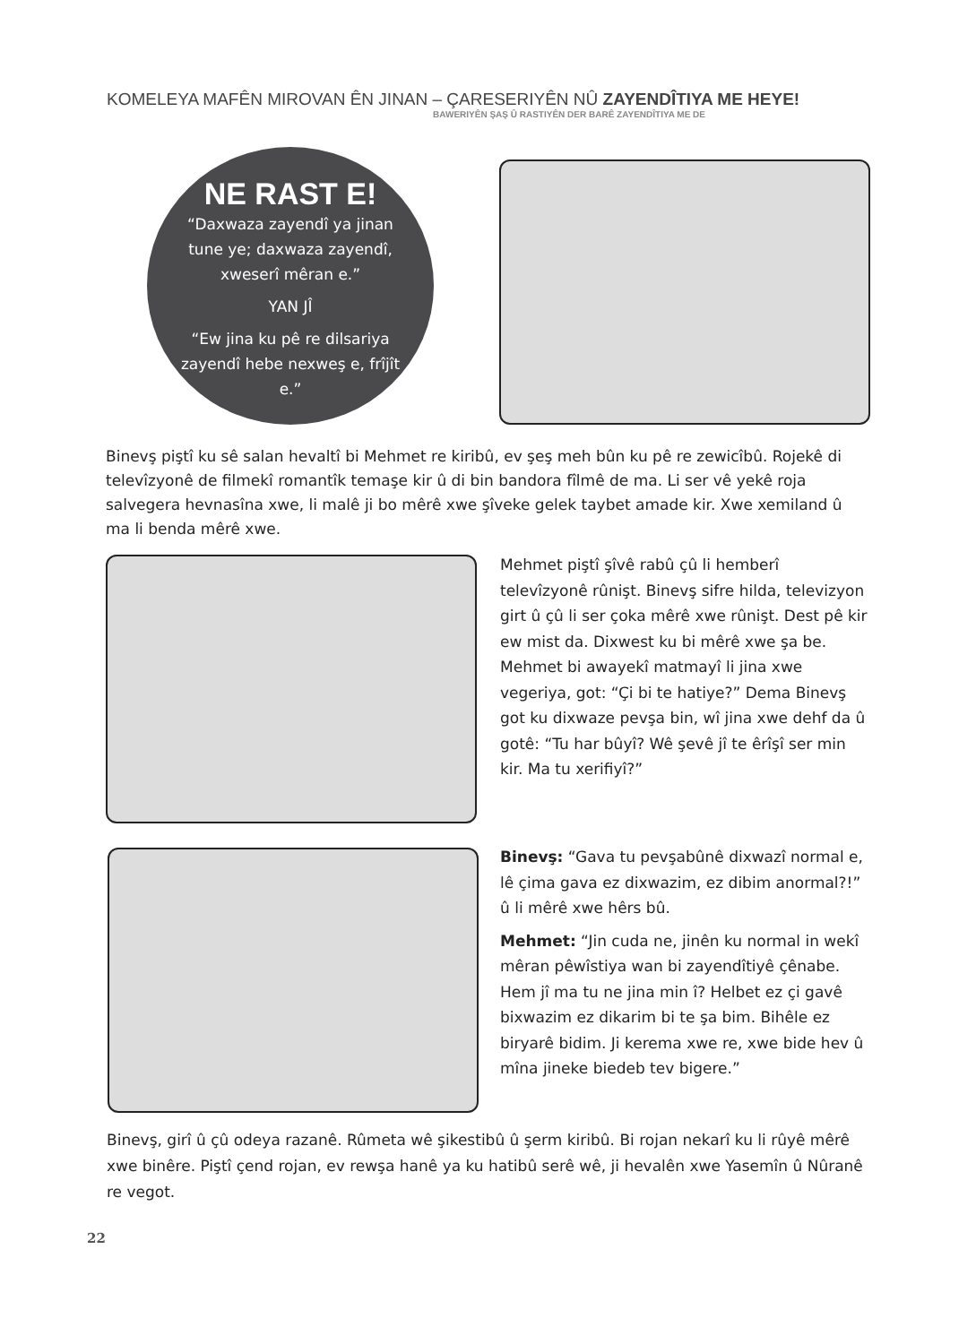KOMELEYA MAFÊN MIROVAN ÊN JINAN – ÇARESERIYÊN NÛ ZAYENDÎTIYA ME HEYE!
BAWERIYÊN ŞAŞ Û RASTIYÊN DER BARÊ ZAYENDÎTIYA ME DE
NE RAST E!
“Daxwaza zayendî ya jinan tune ye; daxwaza zayendî, xweserî mêran e.”
YAN JÎ
“Ew jina ku pê re dilsariya zayendî hebe nexweş e, frîjît e.”
Binevş piştî ku sê salan hevaltî bi Mehmet re kiribû, ev şeş meh bûn ku pê re zewicîbû. Rojekê di televîzyonê de filmekî romantîk temaşe kir û di bin bandora fîlmê de ma. Li ser vê yekê roja salvegera hevnasîna xwe, li malê ji bo mêrê xwe şîveke gelek taybet amade kir. Xwe xemiland û ma li benda mêrê xwe.
Mehmet piştî şîvê rabû çû li hemberî televîzyonê rûnişt. Binevş sifre hilda, televizyon girt û çû li ser çoka mêrê xwe rûnişt. Dest pê kir ew mist da. Dixwest ku bi mêrê xwe şa be. Mehmet bi awayekî matmayî li jina xwe vegeriya, got: “Çi bi te hatiye?” Dema Binevş got ku dixwaze pevşa bin, wî jina xwe dehf da û gotê: “Tu har bûyî? Wê şevê jî te êrîşî ser min kir. Ma tu xerifiyî?”
Binevş: “Gava tu pevşabûnê dixwazî normal e, lê çima gava ez dixwazim, ez dibim anormal?!” û li mêrê xwe hêrs bû.
Mehmet: “Jin cuda ne, jinên ku normal in wekî mêran pêwîstiya wan bi zayendîtiyê çênabe. Hem jî ma tu ne jina min î? Helbet ez çi gavê bixwazim ez dikarim bi te şa bim. Bihêle ez biryarê bidim. Ji kerema xwe re, xwe bide hev û mîna jineke biedeb tev bigere.”
Binevş, girî û çû odeya razanê. Rûmeta wê şikestibû û şerm kiribû. Bi rojan nekarî ku li rûyê mêrê xwe binêre. Piştî çend rojan, ev rewşa hanê ya ku hatibû serê wê, ji hevalên xwe Yasemîn û Nûranê re vegot.
22